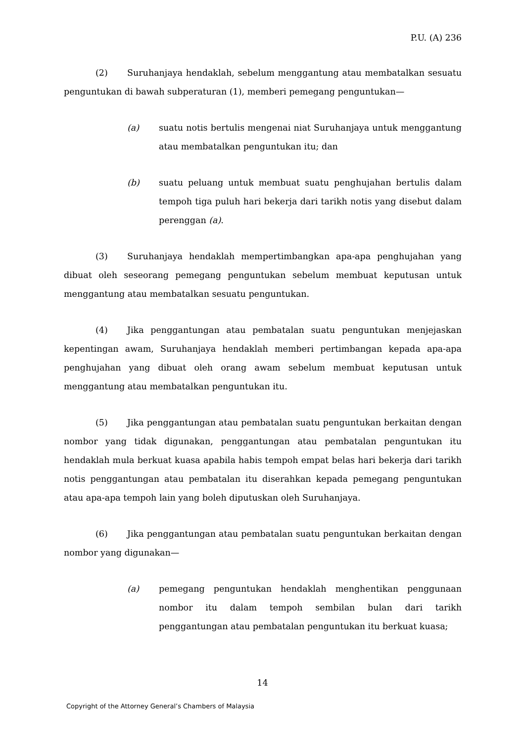P.U. (A) 236
(2) Suruhanjaya hendaklah, sebelum menggantung atau membatalkan sesuatu penguntukan di bawah subperaturan (1), memberi pemegang penguntukan—
(a) suatu notis bertulis mengenai niat Suruhanjaya untuk menggantung atau membatalkan penguntukan itu; dan
(b) suatu peluang untuk membuat suatu penghujahan bertulis dalam tempoh tiga puluh hari bekerja dari tarikh notis yang disebut dalam perenggan (a).
(3) Suruhanjaya hendaklah mempertimbangkan apa-apa penghujahan yang dibuat oleh seseorang pemegang penguntukan sebelum membuat keputusan untuk menggantung atau membatalkan sesuatu penguntukan.
(4) Jika penggantungan atau pembatalan suatu penguntukan menjejaskan kepentingan awam, Suruhanjaya hendaklah memberi pertimbangan kepada apa-apa penghujahan yang dibuat oleh orang awam sebelum membuat keputusan untuk menggantung atau membatalkan penguntukan itu.
(5) Jika penggantungan atau pembatalan suatu penguntukan berkaitan dengan nombor yang tidak digunakan, penggantungan atau pembatalan penguntukan itu hendaklah mula berkuat kuasa apabila habis tempoh empat belas hari bekerja dari tarikh notis penggantungan atau pembatalan itu diserahkan kepada pemegang penguntukan atau apa-apa tempoh lain yang boleh diputuskan oleh Suruhanjaya.
(6) Jika penggantungan atau pembatalan suatu penguntukan berkaitan dengan nombor yang digunakan—
(a) pemegang penguntukan hendaklah menghentikan penggunaan nombor itu dalam tempoh sembilan bulan dari tarikh penggantungan atau pembatalan penguntukan itu berkuat kuasa;
14
Copyright of the Attorney General’s Chambers of Malaysia